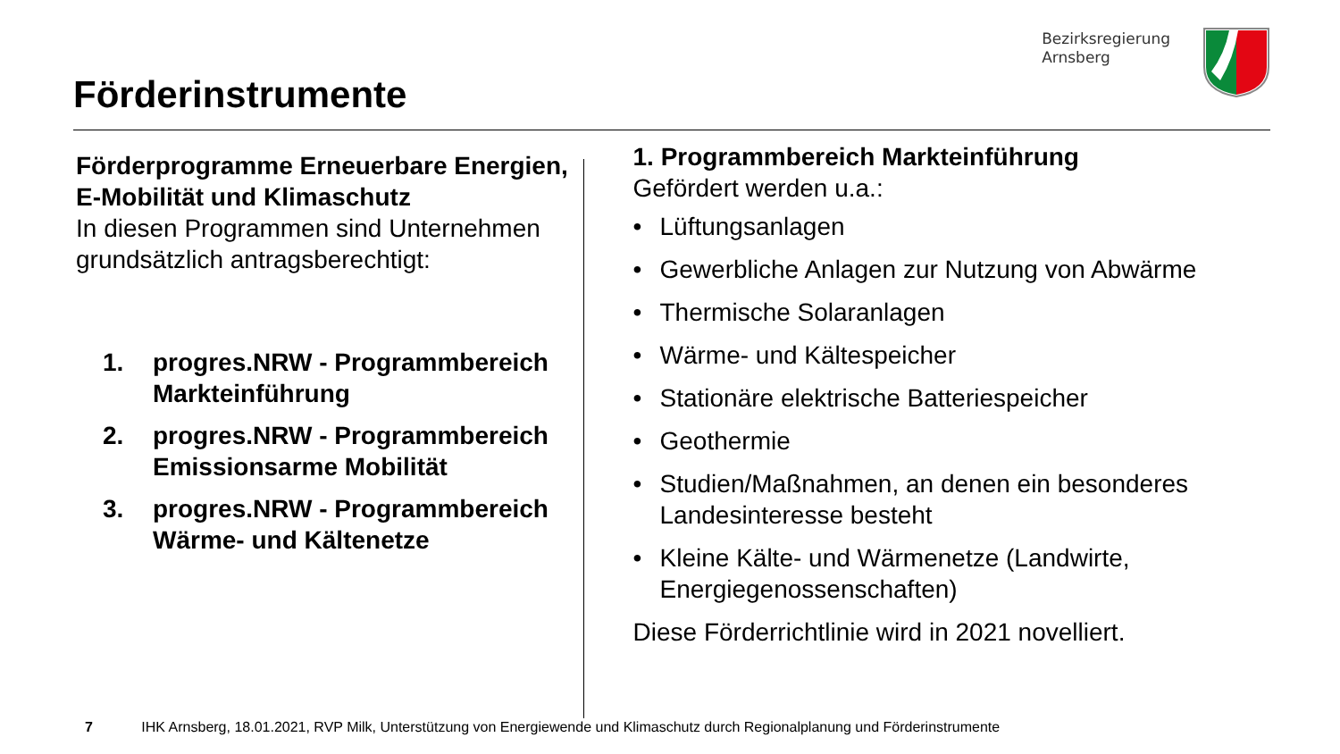Förderinstrumente
Bezirksregierung
Arnsberg
Förderprogramme Erneuerbare Energien, E-Mobilität und Klimaschutz
In diesen Programmen sind Unternehmen grundsätzlich antragsberechtigt:
1. progres.NRW - Programmbereich Markteinführung
2. progres.NRW - Programmbereich Emissionsarme Mobilität
3. progres.NRW - Programmbereich Wärme- und Kältenetze
1. Programmbereich Markteinführung
Gefördert werden u.a.:
• Lüftungsanlagen
• Gewerbliche Anlagen zur Nutzung von Abwärme
• Thermische Solaranlagen
• Wärme- und Kältespeicher
• Stationäre elektrische Batteriespeicher
• Geothermie
• Studien/Maßnahmen, an denen ein besonderes Landesinteresse besteht
• Kleine Kälte- und Wärmenetze (Landwirte, Energiegenossenschaften)
Diese Förderrichtlinie wird in 2021 novelliert.
7 IHK Arnsberg, 18.01.2021, RVP Milk, Unterstützung von Energiewende und Klimaschutz durch Regionalplanung und Förderinstrumente